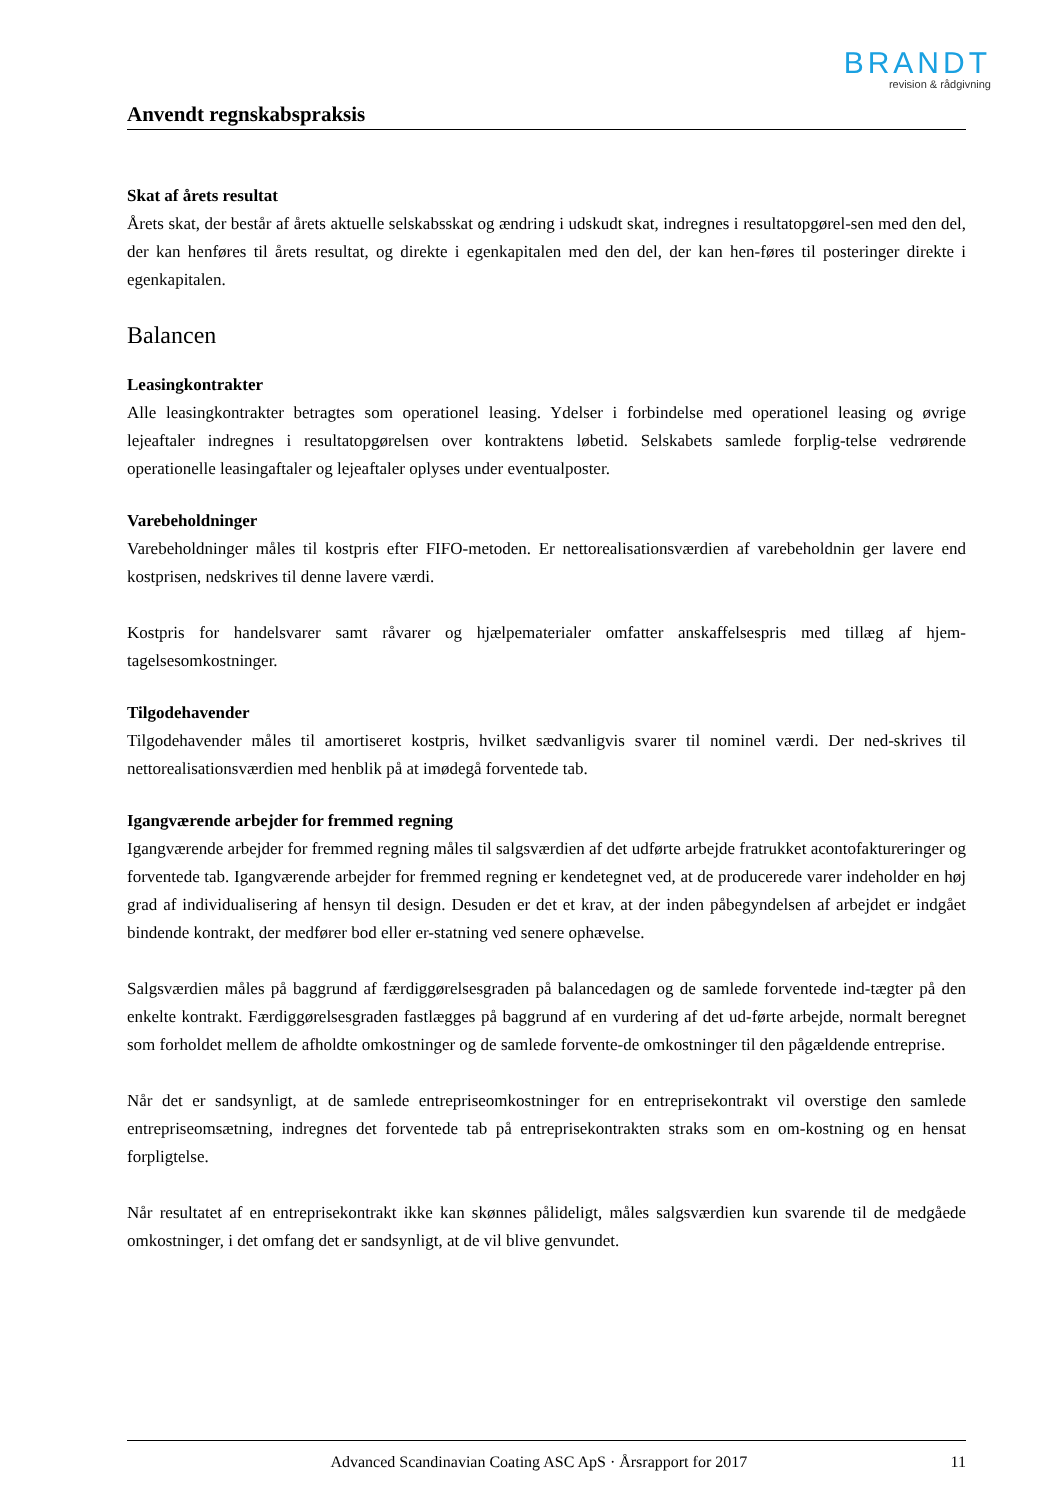BRANDT
revision & rådgivning
Anvendt regnskabspraksis
Skat af årets resultat
Årets skat, der består af årets aktuelle selskabsskat og ændring i udskudt skat, indregnes i resultatopgørel-sen med den del, der kan henføres til årets resultat, og direkte i egenkapitalen med den del, der kan hen-føres til posteringer direkte i egenkapitalen.
Balancen
Leasingkontrakter
Alle leasingkontrakter betragtes som operationel leasing. Ydelser i forbindelse med operationel leasing og øvrige lejeaftaler indregnes i resultatopgørelsen over kontraktens løbetid. Selskabets samlede forplig-telse vedrørende operationelle leasingaftaler og lejeaftaler oplyses under eventualposter.
Varebeholdninger
Varebeholdninger måles til kostpris efter FIFO-metoden. Er nettorealisationsværdien af varebeholdnin ger lavere end kostprisen, nedskrives til denne lavere værdi.
Kostpris for handelsvarer samt råvarer og hjælpematerialer omfatter anskaffelsespris med tillæg af hjem-tagelsesomkostninger.
Tilgodehavender
Tilgodehavender måles til amortiseret kostpris, hvilket sædvanligvis svarer til nominel værdi. Der ned-skrives til nettorealisationsværdien med henblik på at imødegå forventede tab.
Igangværende arbejder for fremmed regning
Igangværende arbejder for fremmed regning måles til salgsværdien af det udførte arbejde fratrukket acontofaktureringer og forventede tab. Igangværende arbejder for fremmed regning er kendetegnet ved, at de producerede varer indeholder en høj grad af individualisering af hensyn til design. Desuden er det et krav, at der inden påbegyndelsen af arbejdet er indgået bindende kontrakt, der medfører bod eller er-statning ved senere ophævelse.
Salgsværdien måles på baggrund af færdiggørelsesgraden på balancedagen og de samlede forventede ind-tægter på den enkelte kontrakt. Færdiggørelsesgraden fastlægges på baggrund af en vurdering af det ud-førte arbejde, normalt beregnet som forholdet mellem de afholdte omkostninger og de samlede forvente-de omkostninger til den pågældende entreprise.
Når det er sandsynligt, at de samlede entrepriseomkostninger for en entreprisekontrakt vil overstige den samlede entrepriseomsætning, indregnes det forventede tab på entreprisekontrakten straks som en om-kostning og en hensat forpligtelse.
Når resultatet af en entreprisekontrakt ikke kan skønnes pålideligt, måles salgsværdien kun svarende til de medgåede omkostninger, i det omfang det er sandsynligt, at de vil blive genvundet.
Advanced Scandinavian Coating ASC ApS · Årsrapport for 2017 11